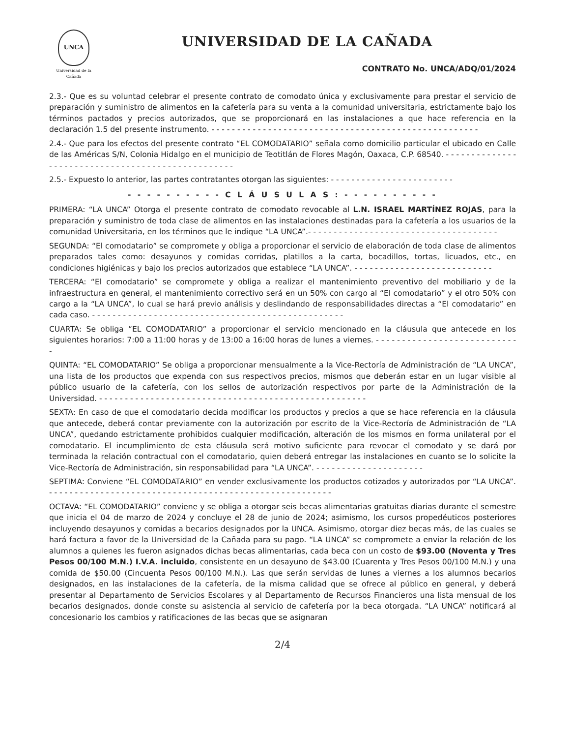UNCA
Universidad de la Cañada
UNIVERSIDAD DE LA CAÑADA
CONTRATO No. UNCA/ADQ/01/2024
2.3.- Que es su voluntad celebrar el presente contrato de comodato única y exclusivamente para prestar el servicio de preparación y suministro de alimentos en la cafetería para su venta a la comunidad universitaria, estrictamente bajo los términos pactados y precios autorizados, que se proporcionará en las instalaciones a que hace referencia en la declaración 1.5 del presente instrumento. - - - - - - - - - - - - - - - - - - - - - - - - - - - - - - - - - - - - - - - - - - - - - - - - - - - -
2.4.- Que para los efectos del presente contrato “EL COMODATARIO” señala como domicilio particular el ubicado en Calle de las Américas S/N, Colonia Hidalgo en el municipio de Teotitlán de Flores Magón, Oaxaca, C.P. 68540. - - - - - - - - - - - - - - - - - - - - - - - - - - - - - - - - - - - - - - - - - - - - - - - - - -
2.5.- Expuesto lo anterior, las partes contratantes otorgan las siguientes: - - - - - - - - - - - - - - - - - - - - - - - -
- - - - - - - - - - C L Á U S U L A S : - - - - - - - - - -
PRIMERA: “LA UNCA” Otorga el presente contrato de comodato revocable al L.N. ISRAEL MARTÍNEZ ROJAS, para la preparación y suministro de toda clase de alimentos en las instalaciones destinadas para la cafetería a los usuarios de la comunidad Universitaria, en los términos que le indique “LA UNCA”.- - - - - - - - - - - - - - - - - - - - - - - - - - - - - - - - - - - - -
SEGUNDA: “El comodatario” se compromete y obliga a proporcionar el servicio de elaboración de toda clase de alimentos preparados tales como: desayunos y comidas corridas, platillos a la carta, bocadillos, tortas, licuados, etc., en condiciones higiénicas y bajo los precios autorizados que establece “LA UNCA”. - - - - - - - - - - - - - - - - - - - - - - - - - - -
TERCERA: “El comodatario” se compromete y obliga a realizar el mantenimiento preventivo del mobiliario y de la infraestructura en general, el mantenimiento correctivo será en un 50% con cargo al “El comodatario” y el otro 50% con cargo a la “LA UNCA”, lo cual se hará previo análisis y deslindando de responsabilidades directas a “El comodatario” en cada caso. - - - - - - - - - - - - - - - - - - - - - - - - - - - - - - - - - - - - - - - - - - - - - - - - -
CUARTA: Se obliga “EL COMODATARIO” a proporcionar el servicio mencionado en la cláusula que antecede en los siguientes horarios: 7:00 a 11:00 horas y de 13:00 a 16:00 horas de lunes a viernes. - - - - - - - - - - - - - - - - - - - - - - - - - - - -
QUINTA: “EL COMODATARIO” Se obliga a proporcionar mensualmente a la Vice-Rectoría de Administración de “LA UNCA”, una lista de los productos que expenda con sus respectivos precios, mismos que deberán estar en un lugar visible al público usuario de la cafetería, con los sellos de autorización respectivos por parte de la Administración de la Universidad. - - - - - - - - - - - - - - - - - - - - - - - - - - - - - - - - - - - - - - - - - - - - - - - - - - - -
SEXTA: En caso de que el comodatario decida modificar los productos y precios a que se hace referencia en la cláusula que antecede, deberá contar previamente con la autorización por escrito de la Vice-Rectoría de Administración de “LA UNCA”, quedando estrictamente prohibidos cualquier modificación, alteración de los mismos en forma unilateral por el comodatario. El incumplimiento de esta cláusula será motivo suficiente para revocar el comodato y se dará por terminada la relación contractual con el comodatario, quien deberá entregar las instalaciones en cuanto se lo solicite la Vice-Rectoría de Administración, sin responsabilidad para “LA UNCA”. - - - - - - - - - - - - - - - - - - - - -
SEPTIMA: Conviene “EL COMODATARIO” en vender exclusivamente los productos cotizados y autorizados por “LA UNCA”. - - - - - - - - - - - - - - - - - - - - - - - - - - - - - - - - - - - - - - - - - - - - - - - - - - - - - - -
OCTAVA: “EL COMODATARIO” conviene y se obliga a otorgar seis becas alimentarias gratuitas diarias durante el semestre que inicia el 04 de marzo de 2024 y concluye el 28 de junio de 2024; asimismo, los cursos propedéuticos posteriores incluyendo desayunos y comidas a becarios designados por la UNCA. Asimismo, otorgar diez becas más, de las cuales se hará factura a favor de la Universidad de la Cañada para su pago. “LA UNCA” se compromete a enviar la relación de los alumnos a quienes les fueron asignados dichas becas alimentarias, cada beca con un costo de $93.00 (Noventa y Tres Pesos 00/100 M.N.) I.V.A. incluido, consistente en un desayuno de $43.00 (Cuarenta y Tres Pesos 00/100 M.N.) y una comida de $50.00 (Cincuenta Pesos 00/100 M.N.). Las que serán servidas de lunes a viernes a los alumnos becarios designados, en las instalaciones de la cafetería, de la misma calidad que se ofrece al público en general, y deberá presentar al Departamento de Servicios Escolares y al Departamento de Recursos Financieros una lista mensual de los becarios designados, donde conste su asistencia al servicio de cafetería por la beca otorgada. “LA UNCA” notificará al concesionario los cambios y ratificaciones de las becas que se asignaran
2/4